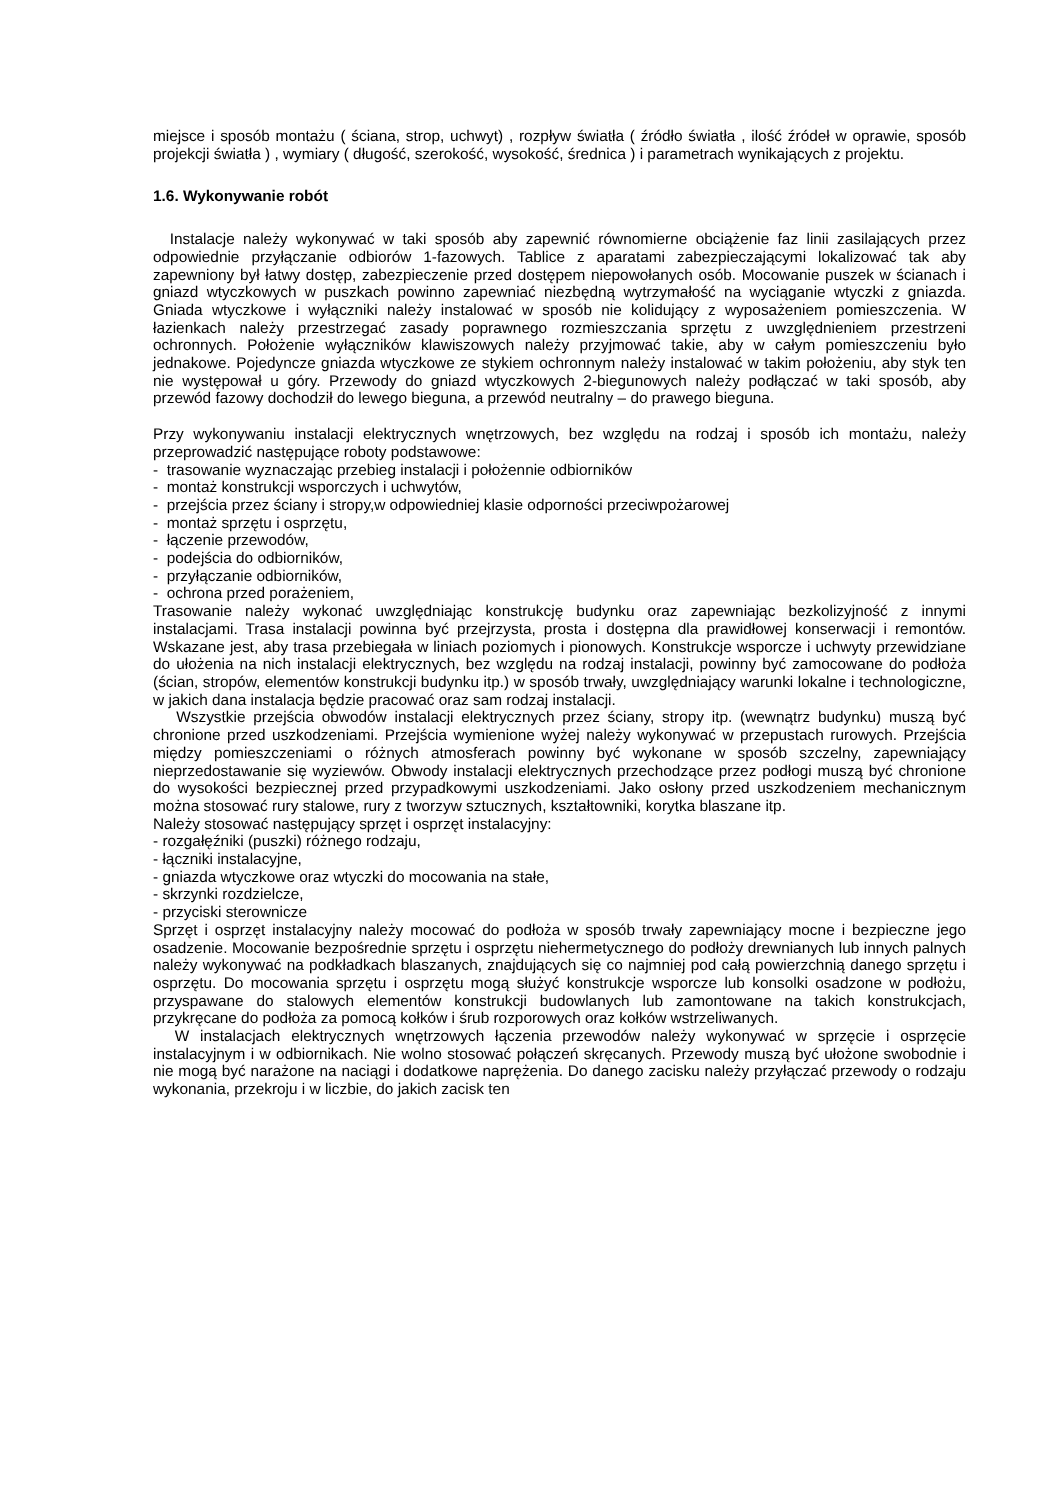miejsce i sposób montażu ( ściana, strop, uchwyt) , rozpływ światła ( źródło światła , ilość źródeł w oprawie, sposób projekcji światła ) , wymiary ( długość, szerokość, wysokość, średnica ) i parametrach wynikających z projektu.
1.6. Wykonywanie robót
Instalacje należy wykonywać w taki sposób aby zapewnić równomierne obciążenie faz linii zasilających przez odpowiednie przyłączanie odbiorów 1-fazowych. Tablice z aparatami zabezpieczającymi lokalizować tak aby zapewniony był łatwy dostęp, zabezpieczenie przed dostępem niepowołanych osób. Mocowanie puszek w ścianach i gniazd wtyczkowych w puszkach powinno zapewniać niezbędną wytrzymałość na wyciąganie wtyczki z gniazda. Gniada wtyczkowe i wyłączniki należy instalować w sposób nie kolidujący z wyposażeniem pomieszczenia. W łazienkach należy przestrzegać zasady poprawnego rozmieszczania sprzętu z uwzględnieniem przestrzeni ochronnych. Położenie wyłączników klawiszowych należy przyjmować takie, aby w całym pomieszczeniu było jednakowe. Pojedyncze gniazda wtyczkowe ze stykiem ochronnym należy instalować w takim położeniu, aby styk ten nie występował u góry. Przewody do gniazd wtyczkowych 2-biegunowych należy podłączać w taki sposób, aby przewód fazowy dochodził do lewego bieguna, a przewód neutralny – do prawego bieguna.
Przy wykonywaniu instalacji elektrycznych wnętrzowych, bez względu na rodzaj i sposób ich montażu, należy przeprowadzić następujące roboty podstawowe:
- trasowanie wyznaczając przebieg instalacji i położennie odbiorników
- montaż konstrukcji wsporczych i uchwytów,
- przejścia przez ściany i stropy,w odpowiedniej klasie odporności przeciwpożarowej
- montaż sprzętu i osprzętu,
- łączenie przewodów,
- podejścia do odbiorników,
- przyłączanie odbiorników,
- ochrona przed porażeniem,
Trasowanie należy wykonać uwzględniając konstrukcję budynku oraz zapewniając bezkolizyjność z innymi instalacjami. Trasa instalacji powinna być przejrzysta, prosta i dostępna dla prawidłowej konserwacji i remontów. Wskazane jest, aby trasa przebiegała w liniach poziomych i pionowych. Konstrukcje wsporcze i uchwyty przewidziane do ułożenia na nich instalacji elektrycznych, bez względu na rodzaj instalacji, powinny być zamocowane do podłoża (ścian, stropów, elementów konstrukcji budynku itp.) w sposób trwały, uwzględniający warunki lokalne i technologiczne, w jakich dana instalacja będzie pracować oraz sam rodzaj instalacji.
Wszystkie przejścia obwodów instalacji elektrycznych przez ściany, stropy itp. (wewnątrz budynku) muszą być chronione przed uszkodzeniami. Przejścia wymienione wyżej należy wykonywać w przepustach rurowych. Przejścia między pomieszczeniami o różnych atmosferach powinny być wykonane w sposób szczelny, zapewniający nieprzedostawanie się wyziewów. Obwody instalacji elektrycznych przechodzące przez podłogi muszą być chronione do wysokości bezpiecznej przed przypadkowymi uszkodzeniami. Jako osłony przed uszkodzeniem mechanicznym można stosować rury stalowe, rury z tworzyw sztucznych, kształtowniki, korytka blaszane itp.
Należy stosować następujący sprzęt i osprzęt instalacyjny:
- rozgałęźniki (puszki) różnego rodzaju,
- łączniki instalacyjne,
- gniazda wtyczkowe oraz wtyczki do mocowania na stałe,
- skrzynki rozdzielcze,
- przyciski sterownicze
Sprzęt i osprzęt instalacyjny należy mocować do podłoża w sposób trwały zapewniający mocne i bezpieczne jego osadzenie. Mocowanie bezpośrednie sprzętu i osprzętu niehermetycznego do podłoży drewnianych lub innych palnych należy wykonywać na podkładkach blaszanych, znajdujących się co najmniej pod całą powierzchnią danego sprzętu i osprzętu. Do mocowania sprzętu i osprzętu mogą służyć konstrukcje wsporcze lub konsolki osadzone w podłożu, przyspawane do stalowych elementów konstrukcji budowlanych lub zamontowane na takich konstrukcjach, przykręcane do podłoża za pomocą kołków i śrub rozporowych oraz kołków wstrzeliwanych.
W instalacjach elektrycznych wnętrzowych łączenia przewodów należy wykonywać w sprzęcie i osprzęcie instalacyjnym i w odbiornikach. Nie wolno stosować połączeń skręcanych. Przewody muszą być ułożone swobodnie i nie mogą być narażone na naciągi i dodatkowe naprężenia. Do danego zacisku należy przyłączać przewody o rodzaju wykonania, przekroju i w liczbie, do jakich zacisk ten